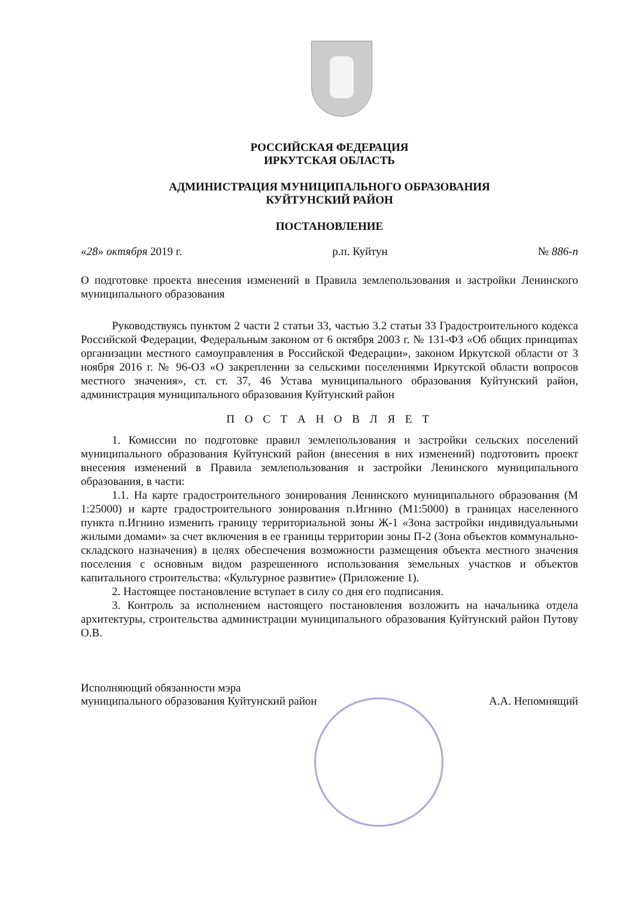РОССИЙСКАЯ ФЕДЕРАЦИЯ
ИРКУТСКАЯ ОБЛАСТЬ
АДМИНИСТРАЦИЯ МУНИЦИПАЛЬНОГО ОБРАЗОВАНИЯ
КУЙТУНСКИЙ РАЙОН
ПОСТАНОВЛЕНИЕ
«28» октября 2019 г. р.п. Куйтун № 886-п
О подготовке проекта внесения изменений в Правила землепользования и застройки Ленинского муниципального образования
Руководствуясь пунктом 2 части 2 статьи 33, частью 3.2 статьи 33 Градостроительного кодекса Российской Федерации, Федеральным законом от 6 октября 2003 г. № 131-ФЗ «Об общих принципах организации местного самоуправления в Российской Федерации», законом Иркутской области от 3 ноября 2016 г. № 96-ОЗ «О закреплении за сельскими поселениями Иркутской области вопросов местного значения», ст. ст. 37, 46 Устава муниципального образования Куйтунский район, администрация муниципального образования Куйтунский район
П О С Т А Н О В Л Я Е Т
1. Комиссии по подготовке правил землепользования и застройки сельских поселений муниципального образования Куйтунский район (внесения в них изменений) подготовить проект внесения изменений в Правила землепользования и застройки Ленинского муниципального образования, в части:
1.1. На карте градостроительного зонирования Ленинского муниципального образования (М 1:25000) и карте градостроительного зонирования п.Игнино (М1:5000) в границах населенного пункта п.Игнино изменить границу территориальной зоны Ж-1 «Зона застройки индивидуальными жилыми домами» за счет включения в ее границы территории зоны П-2 (Зона объектов коммунально-складского назначения) в целях обеспечения возможности размещения объекта местного значения поселения с основным видом разрешенного использования земельных участков и объектов капитального строительства: «Культурное развитие» (Приложение 1).
2. Настоящее постановление вступает в силу со дня его подписания.
3. Контроль за исполнением настоящего постановления возложить на начальника отдела архитектуры, строительства администрации муниципального образования Куйтунский район Путову О.В.
Исполняющий обязанности мэра
муниципального образования Куйтунский район А.А. Непомнящий